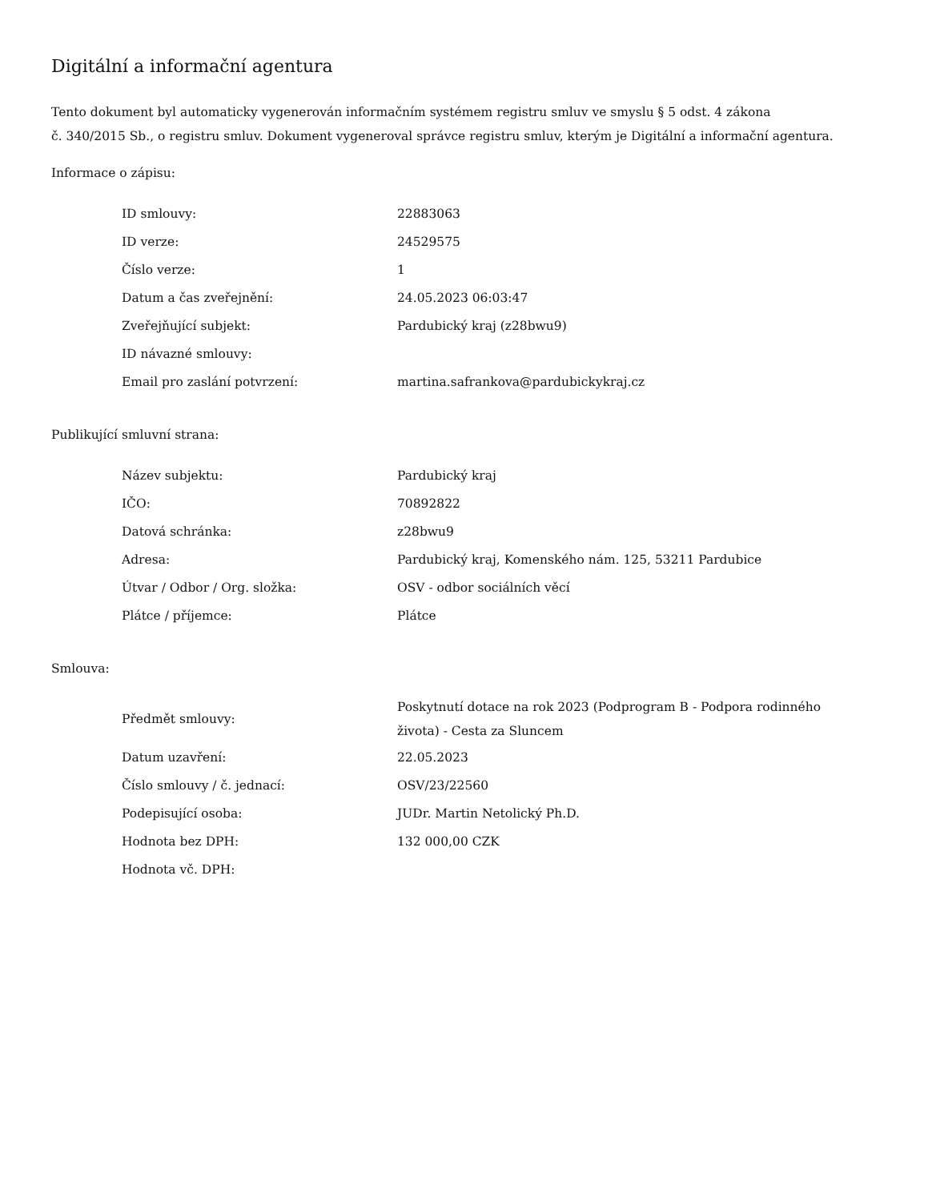Digitální a informační agentura
Tento dokument byl automaticky vygenerován informačním systémem registru smluv ve smyslu § 5 odst. 4 zákona
č. 340/2015 Sb., o registru smluv. Dokument vygeneroval správce registru smluv, kterým je Digitální a informační agentura.
Informace o zápisu:
| ID smlouvy: | 22883063 |
| ID verze: | 24529575 |
| Číslo verze: | 1 |
| Datum a čas zveřejnění: | 24.05.2023 06:03:47 |
| Zveřejňující subjekt: | Pardubický kraj (z28bwu9) |
| ID návazné smlouvy: | |
| Email pro zaslání potvrzení: | martina.safrankova@pardubickykraj.cz |
Publikující smluvní strana:
| Název subjektu: | Pardubický kraj |
| IČO: | 70892822 |
| Datová schránka: | z28bwu9 |
| Adresa: | Pardubický kraj, Komenského nám. 125, 53211 Pardubice |
| Útvar / Odbor / Org. složka: | OSV - odbor sociálních věcí |
| Plátce / příjemce: | Plátce |
Smlouva:
| Předmět smlouvy: | Poskytnutí dotace na rok 2023 (Podprogram B - Podpora rodinného života) - Cesta za Sluncem |
| Datum uzavření: | 22.05.2023 |
| Číslo smlouvy / č. jednací: | OSV/23/22560 |
| Podepisující osoba: | JUDr. Martin Netolický Ph.D. |
| Hodnota bez DPH: | 132 000,00 CZK |
| Hodnota vč. DPH: | |